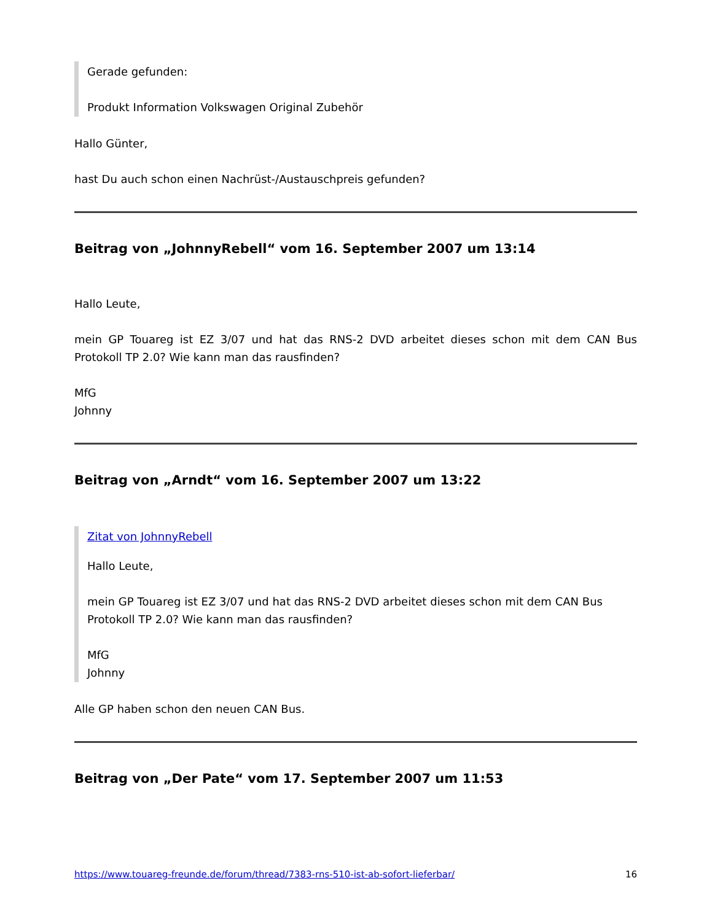Gerade gefunden:
Produkt Information Volkswagen Original Zubehör
Hallo Günter,
hast Du auch schon einen Nachrüst-/Austauschpreis gefunden?
Beitrag von „JohnnyRebell“ vom 16. September 2007 um 13:14
Hallo Leute,
mein GP Touareg ist EZ 3/07 und hat das RNS-2 DVD arbeitet dieses schon mit dem CAN Bus Protokoll TP 2.0? Wie kann man das rausfinden?
MfG
Johnny
Beitrag von „Arndt“ vom 16. September 2007 um 13:22
Zitat von JohnnyRebell
Hallo Leute,
mein GP Touareg ist EZ 3/07 und hat das RNS-2 DVD arbeitet dieses schon mit dem CAN Bus Protokoll TP 2.0? Wie kann man das rausfinden?
MfG
Johnny
Alle GP haben schon den neuen CAN Bus.
Beitrag von „Der Pate“ vom 17. September 2007 um 11:53
https://www.touareg-freunde.de/forum/thread/7383-rns-510-ist-ab-sofort-lieferbar/ 16